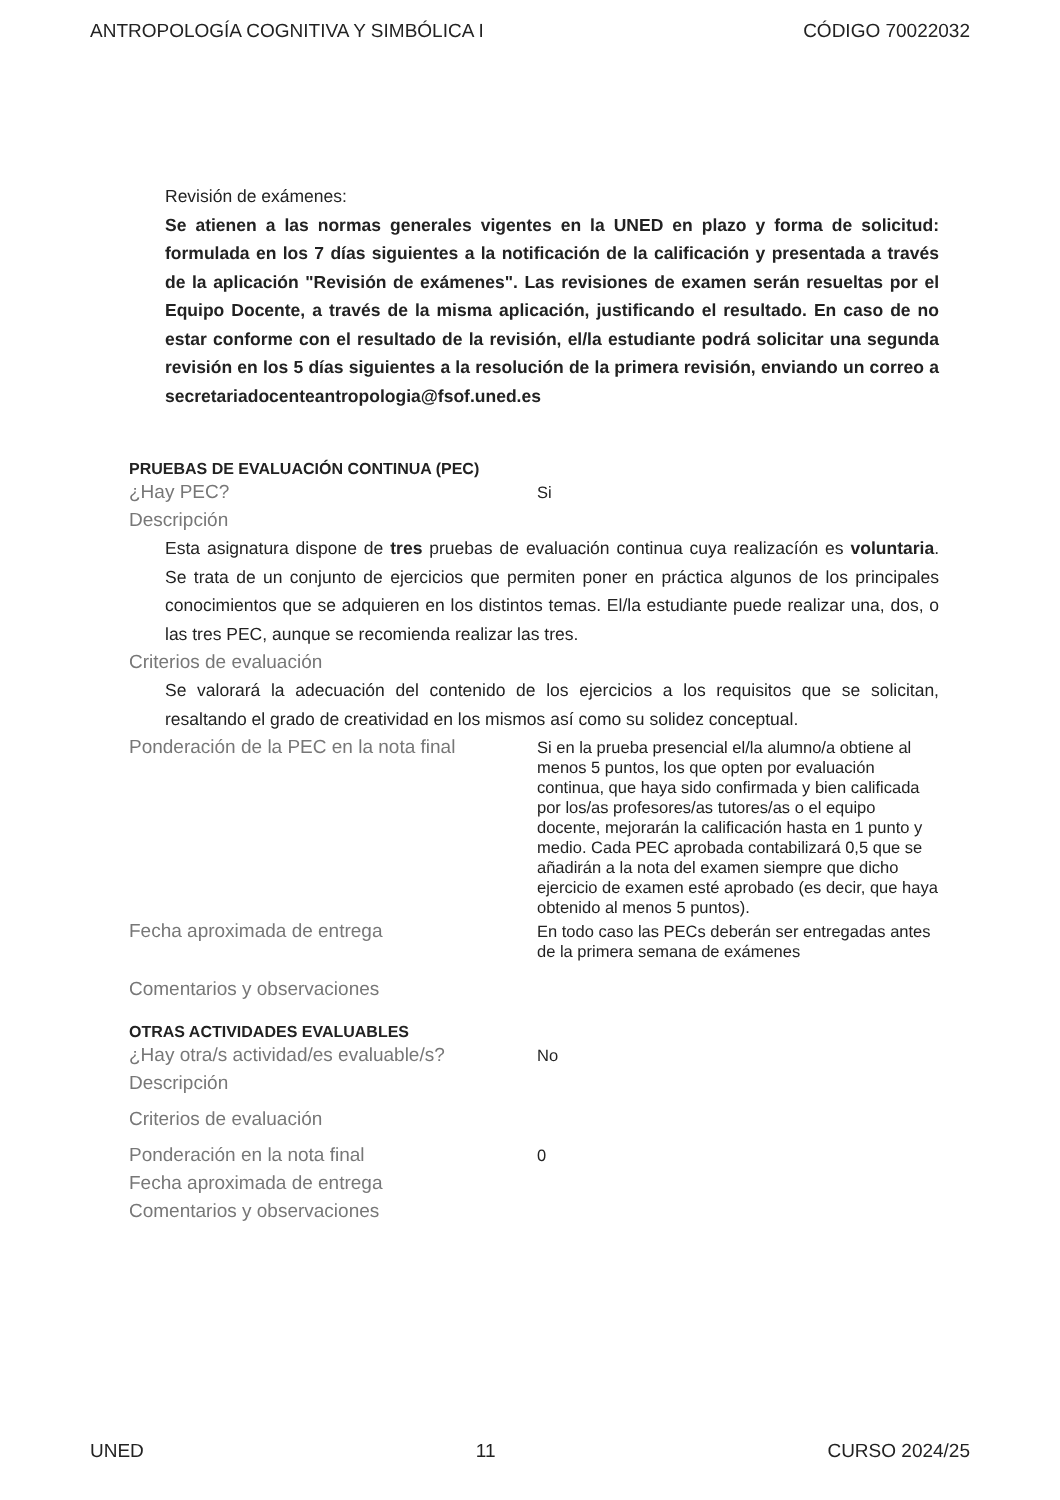ANTROPOLOGÍA COGNITIVA Y SIMBÓLICA I CÓDIGO 70022032
Revisión de exámenes:
Se atienen a las normas generales vigentes en la UNED en plazo y forma de solicitud: formulada en los 7 días siguientes a la notificación de la calificación y presentada a través de la aplicación "Revisión de exámenes". Las revisiones de examen serán resueltas por el Equipo Docente, a través de la misma aplicación, justificando el resultado. En caso de no estar conforme con el resultado de la revisión, el/la estudiante podrá solicitar una segunda revisión en los 5 días siguientes a la resolución de la primera revisión, enviando un correo a secretariadocenteantropologia@fsof.uned.es
PRUEBAS DE EVALUACIÓN CONTINUA (PEC)
¿Hay PEC?
Si
Descripción
Esta asignatura dispone de tres pruebas de evaluación continua cuya realizacíón es voluntaria. Se trata de un conjunto de ejercicios que permiten poner en práctica algunos de los principales conocimientos que se adquieren en los distintos temas. El/la estudiante puede realizar una, dos, o las tres PEC, aunque se recomienda realizar las tres.
Criterios de evaluación
Se valorará la adecuación del contenido de los ejercicios a los requisitos que se solicitan, resaltando el grado de creatividad en los mismos así como su solidez conceptual.
Ponderación de la PEC en la nota final
Si en la prueba presencial el/la alumno/a obtiene al menos 5 puntos, los que opten por evaluación continua, que haya sido confirmada y bien calificada por los/as profesores/as tutores/as o el equipo docente, mejorarán la calificación hasta en 1 punto y medio. Cada PEC aprobada contabilizará 0,5 que se añadirán a la nota del examen siempre que dicho ejercicio de examen esté aprobado (es decir, que haya obtenido al menos 5 puntos).
Fecha aproximada de entrega
En todo caso las PECs deberán ser entregadas antes de la primera semana de exámenes
Comentarios y observaciones
OTRAS ACTIVIDADES EVALUABLES
¿Hay otra/s actividad/es evaluable/s?
No
Descripción
Criterios de evaluación
Ponderación en la nota final
0
Fecha aproximada de entrega
Comentarios y observaciones
UNED 11 CURSO 2024/25